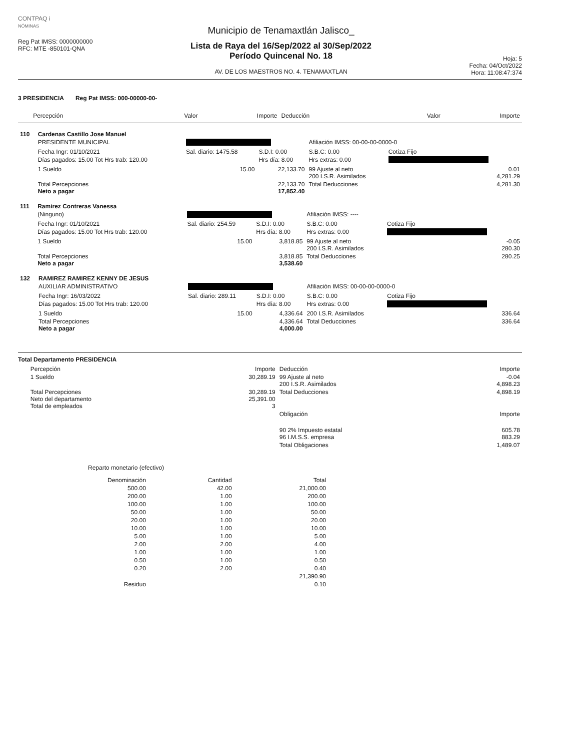CONTPAQ i
NÓMINAS
Reg Pat IMSS: 0000000000
RFC: MTE -850101-QNA
Municipio de Tenamaxtlán Jalisco_
Lista de Raya del 16/Sep/2022 al 30/Sep/2022
Período Quincenal No. 18
AV. DE LOS MAESTROS NO. 4. TENAMAXTLAN
Hoja: 5
Fecha: 04/Oct/2022
Hora: 11:08:47:374
3 PRESIDENCIA Reg Pat IMSS: 000-00000-00-
| | Percepción | Valor | Importe | Deducción | Valor | Importe |
| --- | --- | --- | --- | --- | --- | --- |
| 110 | Cardenas Castillo Jose Manuel | | | | | |
| | PRESIDENTE MUNICIPAL | | | Afiliación IMSS: 00-00-00-0000-0 | | |
| | Fecha Ingr: 01/10/2021 | Sal. diario: 1475.58 | S.D.I: 0.00 | S.B.C: 0.00 | Cotiza Fijo | |
| | Días pagados: 15.00 Tot Hrs trab: 120.00 | | Hrs día: 8.00 | Hrs extras: 0.00 | | |
| | 1 Sueldo | 15.00 | 22,133.70 | 99 Ajuste al neto 200 I.S.R. Asimilados | | 0.01 4,281.29 |
| | Total Percepciones Neto a pagar | | 22,133.70 17,852.40 | Total Deducciones | | 4,281.30 |
| 111 | Ramirez Contreras Vanessa | | | | | |
| | (Ninguno) | | | Afiliación IMSS: ---- | | |
| | Fecha Ingr: 01/10/2021 | Sal. diario: 254.59 | S.D.I: 0.00 | S.B.C: 0.00 | Cotiza Fijo | |
| | Días pagados: 15.00 Tot Hrs trab: 120.00 | | Hrs día: 8.00 | Hrs extras: 0.00 | | |
| | 1 Sueldo | 15.00 | 3,818.85 | 99 Ajuste al neto 200 I.S.R. Asimilados | | -0.05 280.30 |
| | Total Percepciones Neto a pagar | | 3,818.85 3,538.60 | Total Deducciones | | 280.25 |
| 132 | RAMIREZ RAMIREZ KENNY DE JESUS | | | | | |
| | AUXILIAR ADMINISTRATIVO | | | Afiliación IMSS: 00-00-00-0000-0 | | |
| | Fecha Ingr: 16/03/2022 | Sal. diario: 289.11 | S.D.I: 0.00 | S.B.C: 0.00 | Cotiza Fijo | |
| | Días pagados: 15.00 Tot Hrs trab: 120.00 | | Hrs día: 8.00 | Hrs extras: 0.00 | | |
| | 1 Sueldo | 15.00 | 4,336.64 | 200 I.S.R. Asimilados | | 336.64 |
| | Total Percepciones Neto a pagar | | 4,336.64 4,000.00 | Total Deducciones | | 336.64 |
Total Departamento PRESIDENCIA
| | Percepción | Importe | Deducción | Importe |
| --- | --- | --- | --- | --- |
| | 1 Sueldo | 30,289.19 | 99 Ajuste al neto 200 I.S.R. Asimilados | -0.04 4,898.23 |
| | Total Percepciones Neto del departamento Total de empleados | 30,289.19 25,391.00 3 | Total Deducciones | 4,898.19 |
| | | | Obligación | Importe |
| | | | 90 2% Impuesto estatal 96 I.M.S.S. empresa | 605.78 883.29 |
| | | | Total Obligaciones | 1,489.07 |
Reparto monetario (efectivo)
| Denominación | Cantidad | Total |
| --- | --- | --- |
| 500.00 | 42.00 | 21,000.00 |
| 200.00 | 1.00 | 200.00 |
| 100.00 | 1.00 | 100.00 |
| 50.00 | 1.00 | 50.00 |
| 20.00 | 1.00 | 20.00 |
| 10.00 | 1.00 | 10.00 |
| 5.00 | 1.00 | 5.00 |
| 2.00 | 2.00 | 4.00 |
| 1.00 | 1.00 | 1.00 |
| 0.50 | 1.00 | 0.50 |
| 0.20 | 2.00 | 0.40 |
| | | 21,390.90 |
| Residuo | | 0.10 |